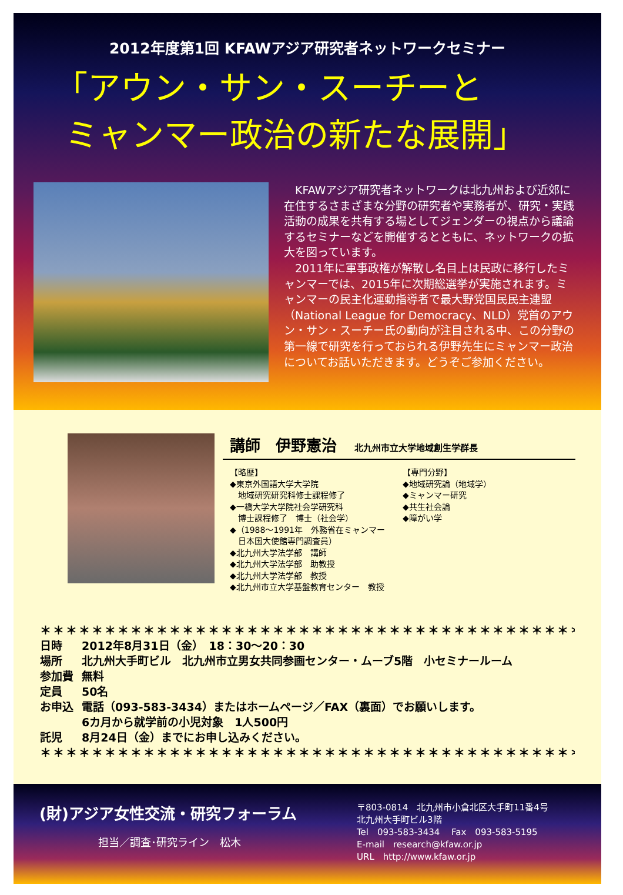2012年度第1回 KFAWアジア研究者ネットワークセミナー
「アウン・サン・スーチーと
ミャンマー政治の新たな展開」
　KFAWアジア研究者ネットワークは北九州および近郊に在住するさまざまな分野の研究者や実務者が、研究・実践活動の成果を共有する場としてジェンダーの視点から議論するセミナーなどを開催するとともに、ネットワークの拡大を図っています。
　2011年に軍事政権が解散し名目上は民政に移行したミャンマーでは、2015年に次期総選挙が実施されます。ミャンマーの民主化運動指導者で最大野党国民民主連盟（National League for Democracy、NLD）党首のアウン・サン・スーチー氏の動向が注目される中、この分野の第一線で研究を行っておられる伊野先生にミャンマー政治についてお話いただきます。どうぞご参加ください。
講師　伊野憲治 北九州市立大学地域創生学群長
【略歴】
◆東京外国語大学大学院
　地域研究研究科修士課程修了
◆一橋大学大学院社会学研究科
　博士課程修了　博士（社会学）
◆（1988～1991年　外務省在ミャンマー
　日本国大使館専門調査員）
◆北九州大学法学部　講師
◆北九州大学法学部　助教授
◆北九州大学法学部　教授
◆北九州市立大学基盤教育センター　教授
【専門分野】
◆地域研究論（地域学）
◆ミャンマー研究
◆共生社会論
◆障がい学
＊＊＊＊＊＊＊＊＊＊＊＊＊＊＊＊＊＊＊＊＊＊＊＊＊＊＊＊＊＊＊＊＊＊＊＊＊＊＊＊＊＊＊
| 日時 | 2012年8月31日（金） 18：30～20：30 |
| 場所 | 北九州大手町ビル 北九州市立男女共同参画センター・ムーブ5階 小セミナールーム |
| 参加費 | 無料 |
| 定員 | 50名 |
| お申込 | 電話（093-583-3434）またはホームページ／FAX（裏面）でお願いします。 6カ月から就学前の小児対象 1人500円 |
| 託児 | 8月24日（金）までにお申し込みください。 |
＊＊＊＊＊＊＊＊＊＊＊＊＊＊＊＊＊＊＊＊＊＊＊＊＊＊＊＊＊＊＊＊＊＊＊＊＊＊＊＊＊＊＊
(財)アジア女性交流・研究フォーラム
担当／調査･研究ライン　松木
〒803-0814　北九州市小倉北区大手町11番4号
北九州大手町ビル3階
Tel　093-583-3434　 Fax　093-583-5195
E-mail　research@kfaw.or.jp
URL　http://www.kfaw.or.jp